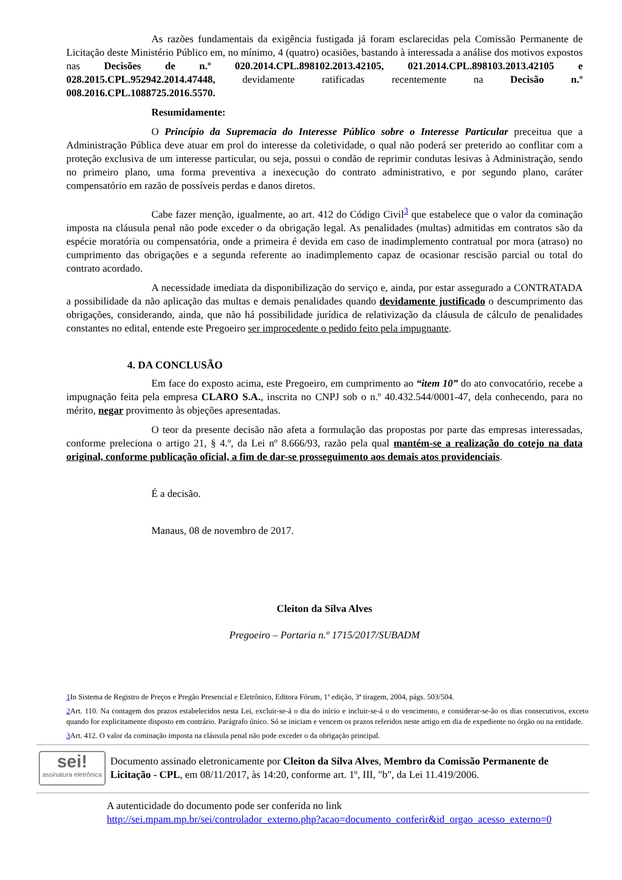As razões fundamentais da exigência fustigada já foram esclarecidas pela Comissão Permanente de Licitação deste Ministério Público em, no mínimo, 4 (quatro) ocasiões, bastando à interessada a análise dos motivos expostos nas Decisões de n.º 020.2014.CPL.898102.2013.42105, 021.2014.CPL.898103.2013.42105 e 028.2015.CPL.952942.2014.47448, devidamente ratificadas recentemente na Decisão n.º 008.2016.CPL.1088725.2016.5570.
Resumidamente:
O Princípio da Supremacia do Interesse Público sobre o Interesse Particular preceitua que a Administração Pública deve atuar em prol do interesse da coletividade, o qual não poderá ser preterido ao conflitar com a proteção exclusiva de um interesse particular, ou seja, possui o condão de reprimir condutas lesivas à Administração, sendo no primeiro plano, uma forma preventiva a inexecução do contrato administrativo, e por segundo plano, caráter compensatório em razão de possíveis perdas e danos diretos.
Cabe fazer menção, igualmente, ao art. 412 do Código Civil<sup>3</sup> que estabelece que o valor da cominação imposta na cláusula penal não pode exceder o da obrigação legal. As penalidades (multas) admitidas em contratos são da espécie moratória ou compensatória, onde a primeira é devida em caso de inadimplemento contratual por mora (atraso) no cumprimento das obrigações e a segunda referente ao inadimplemento capaz de ocasionar rescisão parcial ou total do contrato acordado.
A necessidade imediata da disponibilização do serviço e, ainda, por estar assegurado a CONTRATADA a possibilidade da não aplicação das multas e demais penalidades quando devidamente justificado o descumprimento das obrigações, considerando, ainda, que não há possibilidade jurídica de relativização da cláusula de cálculo de penalidades constantes no edital, entende este Pregoeiro ser improcedente o pedido feito pela impugnante.
4. DA CONCLUSÃO
Em face do exposto acima, este Pregoeiro, em cumprimento ao “item 10” do ato convocatório, recebe a impugnação feita pela empresa CLARO S.A., inscrita no CNPJ sob o n.º 40.432.544/0001-47, dela conhecendo, para no mérito, negar provimento às objeções apresentadas.
O teor da presente decisão não afeta a formulação das propostas por parte das empresas interessadas, conforme preleciona o artigo 21, § 4.º, da Lei nº 8.666/93, razão pela qual mantém-se a realização do cotejo na data original, conforme publicação oficial, a fim de dar-se prosseguimento aos demais atos providenciais.
É a decisão.
Manaus, 08 de novembro de 2017.
Cleiton da Silva Alves
Pregoeiro – Portaria n.º 1715/2017/SUBADM
1 In Sistema de Registro de Preços e Pregão Presencial e Eletrônico, Editora Fórum, 1ª edição, 3ª tiragem, 2004, págs. 503/504.
2 Art. 110. Na contagem dos prazos estabelecidos nesta Lei, excluir-se-á o dia do início e incluir-se-á o do vencimento, e considerar-se-ão os dias consecutivos, exceto quando for explicitamente disposto em contrário. Parágrafo único. Só se iniciam e vencem os prazos referidos neste artigo em dia de expediente no órgão ou na entidade.
3 Art. 412. O valor da cominação imposta na cláusula penal não pode exceder o da obrigação principal.
sei!
assinatura eletrônica
Documento assinado eletronicamente por Cleiton da Silva Alves, Membro da Comissão Permanente de Licitação - CPL, em 08/11/2017, às 14:20, conforme art. 1º, III, "b", da Lei 11.419/2006.
A autenticidade do documento pode ser conferida no link
http://sei.mpam.mp.br/sei/controlador_externo.php?acao=documento_conferir&id_orgao_acesso_externo=0